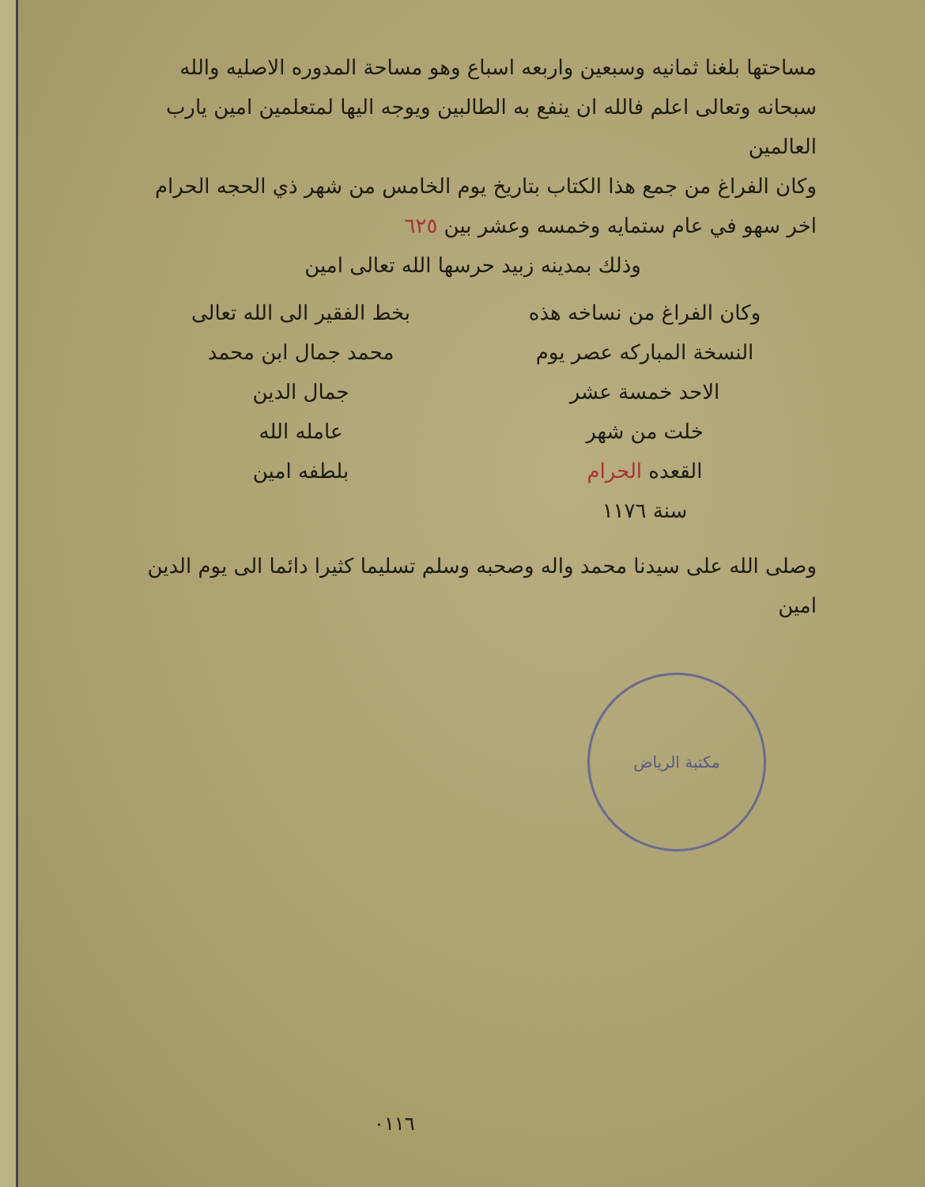مساحتها بلغنا ثمانيه وسبعين واربعه اسباع وهو مساحة المدوره الاصليه والله سبحانه وتعالى اعلم فالله ان ينفع به الطالبين ويوجه اليها لمتعلمين امين يارب العالمين
وكان الفراغ من جمع هذا الكتاب بتاريخ يوم الخامس من شهر ذي الحجه الحرام اخر سهو في عام ستمايه وخمسه وعشر بين ٦٢٥
وذلك بمدينه زبيد حرسها الله تعالى امين
وكان الفراغ من نساخه هذه
النسخة المباركه عصر يوم
الاحد خمسة عشر
خلت من شهر
القعده الحرام
سنة ١١٧٦
بخط الفقير الى الله تعالى
محمد جمال ابن محمد
جمال الدين
عامله الله
بلطفه امين
وصلى الله على سيدنا محمد واله وصحبه وسلم تسليما كثيرا دائما الى يوم الدين امين
مكتبة الرياض
٠١١٦